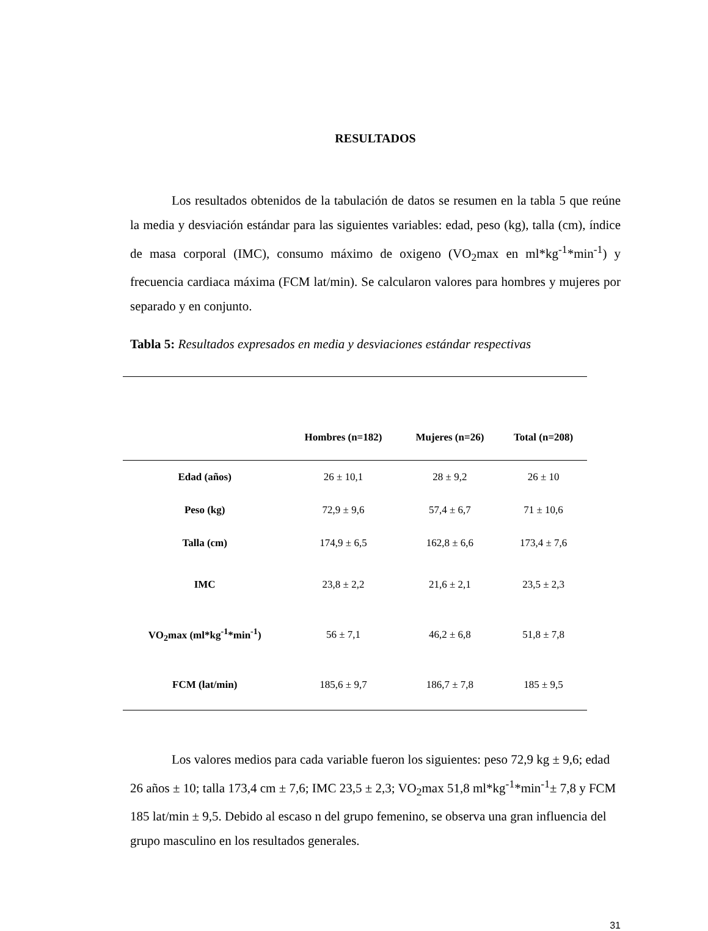RESULTADOS
Los resultados obtenidos de la tabulación de datos se resumen en la tabla 5 que reúne la media y desviación estándar para las siguientes variables: edad, peso (kg), talla (cm), índice de masa corporal (IMC), consumo máximo de oxigeno (VO<sub>2</sub>max en ml*kg<sup>-1</sup>*min<sup>-1</sup>) y frecuencia cardiaca máxima (FCM lat/min). Se calcularon valores para hombres y mujeres por separado y en conjunto.
Tabla 5: Resultados expresados en media y desviaciones estándar respectivas
| | Hombres (n=182) | Mujeres (n=26) | Total (n=208) |
| --- | --- | --- | --- |
| Edad (años) | 26 ± 10,1 | 28 ± 9,2 | 26 ± 10 |
| Peso (kg) | 72,9 ± 9,6 | 57,4 ± 6,7 | 71 ± 10,6 |
| Talla (cm) | 174,9 ± 6,5 | 162,8 ± 6,6 | 173,4 ± 7,6 |
| IMC | 23,8 ± 2,2 | 21,6 ± 2,1 | 23,5 ± 2,3 |
| VO<sub>2</sub>max (ml*kg<sup>-1</sup>*min<sup>-1</sup>) | 56 ± 7,1 | 46,2 ± 6,8 | 51,8 ± 7,8 |
| FCM (lat/min) | 185,6 ± 9,7 | 186,7 ± 7,8 | 185 ± 9,5 |
Los valores medios para cada variable fueron los siguientes: peso 72,9 kg ± 9,6; edad 26 años ± 10; talla 173,4 cm ± 7,6; IMC 23,5 ± 2,3; VO<sub>2</sub>max 51,8 ml*kg<sup>-1</sup>*min<sup>-1</sup>± 7,8 y FCM 185 lat/min ± 9,5. Debido al escaso n del grupo femenino, se observa una gran influencia del grupo masculino en los resultados generales.
31